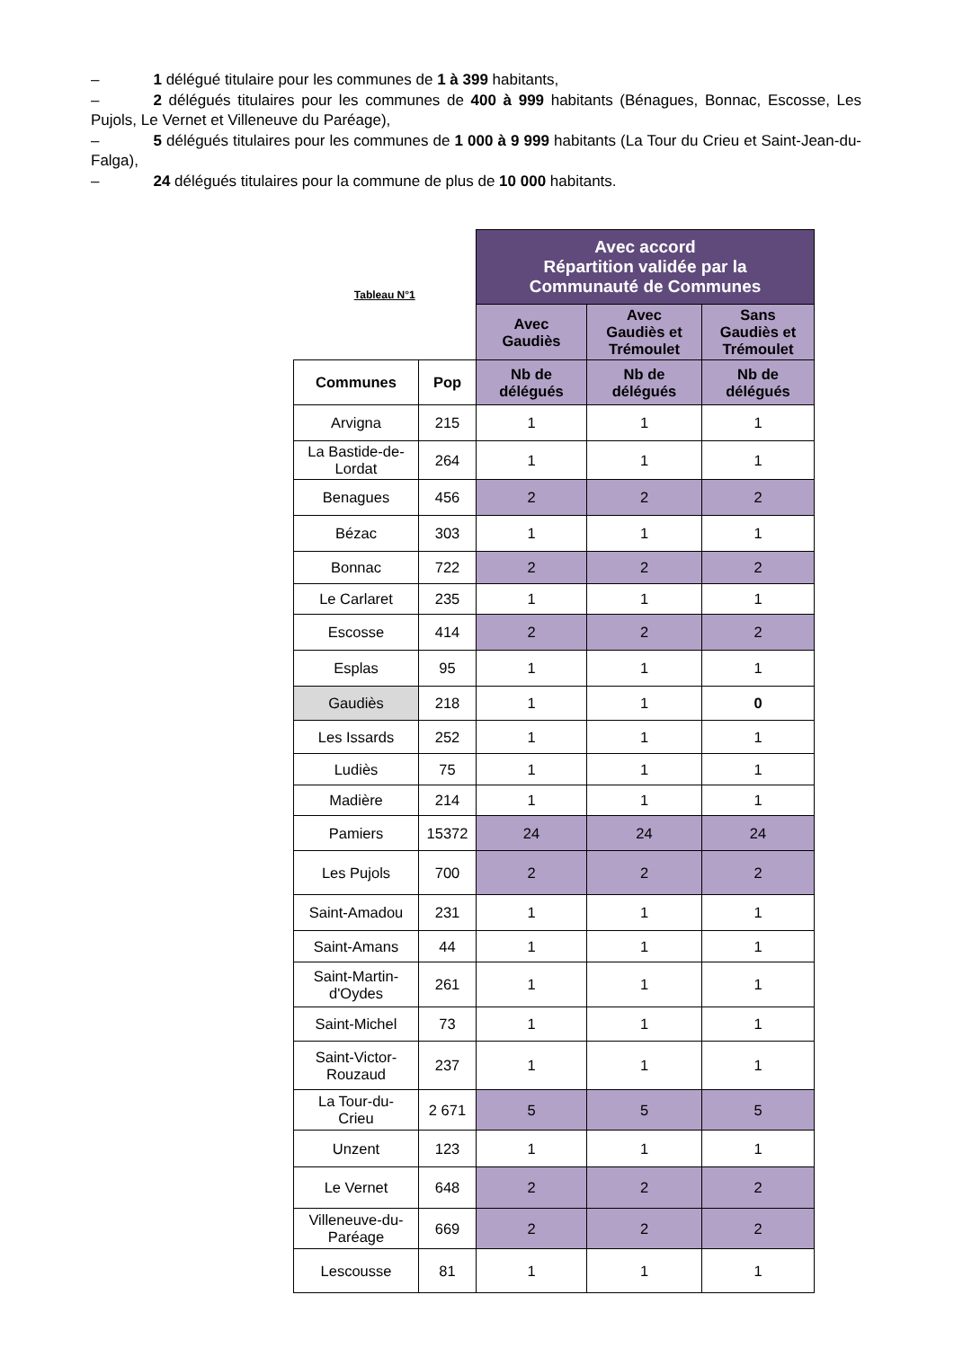– 1 délégué titulaire pour les communes de 1 à 399 habitants,
– 2 délégués titulaires pour les communes de 400 à 999 habitants (Bénagues, Bonnac, Escosse, Les Pujols, Le Vernet et Villeneuve du Paréage),
– 5 délégués titulaires pour les communes de 1 000 à 9 999 habitants (La Tour du Crieu et Saint-Jean-du-Falga),
– 24 délégués titulaires pour la commune de plus de 10 000 habitants.
| Tableau N°1 | | Avec accord Répartition validée par la Communauté de Communes | | |
| | | Avec Gaudiès | Avec Gaudiès et Trémoulet | Sans Gaudiès et Trémoulet |
| Communes | Pop | Nb de délégués | Nb de délégués | Nb de délégués |
| Arvigna | 215 | 1 | 1 | 1 |
| La Bastide-de- Lordat | 264 | 1 | 1 | 1 |
| Benagues | 456 | 2 | 2 | 2 |
| Bézac | 303 | 1 | 1 | 1 |
| Bonnac | 722 | 2 | 2 | 2 |
| Le Carlaret | 235 | 1 | 1 | 1 |
| Escosse | 414 | 2 | 2 | 2 |
| Esplas | 95 | 1 | 1 | 1 |
| Gaudiès | 218 | 1 | 1 | 0 |
| Les Issards | 252 | 1 | 1 | 1 |
| Ludiès | 75 | 1 | 1 | 1 |
| Madière | 214 | 1 | 1 | 1 |
| Pamiers | 15372 | 24 | 24 | 24 |
| Les Pujols | 700 | 2 | 2 | 2 |
| Saint-Amadou | 231 | 1 | 1 | 1 |
| Saint-Amans | 44 | 1 | 1 | 1 |
| Saint-Martin- d'Oydes | 261 | 1 | 1 | 1 |
| Saint-Michel | 73 | 1 | 1 | 1 |
| Saint-Victor- Rouzaud | 237 | 1 | 1 | 1 |
| La Tour-du- Crieu | 2 671 | 5 | 5 | 5 |
| Unzent | 123 | 1 | 1 | 1 |
| Le Vernet | 648 | 2 | 2 | 2 |
| Villeneuve-du- Paréage | 669 | 2 | 2 | 2 |
| Lescousse | 81 | 1 | 1 | 1 |